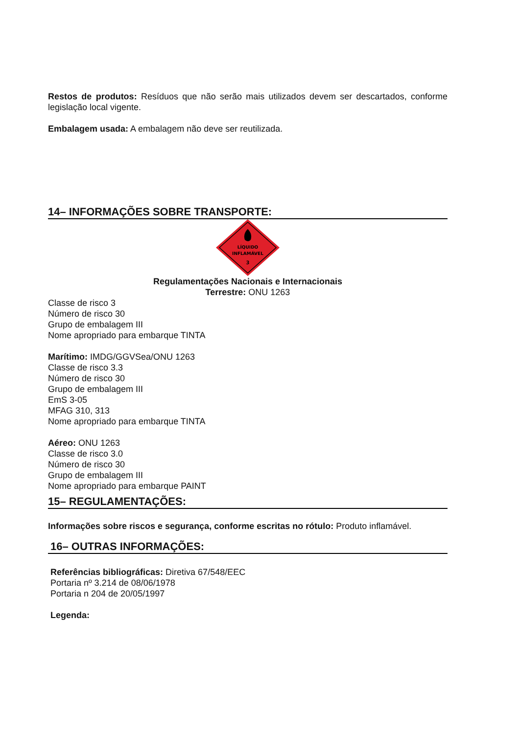Restos de produtos: Resíduos que não serão mais utilizados devem ser descartados, conforme legislação local vigente.
Embalagem usada: A embalagem não deve ser reutilizada.
14– INFORMAÇÕES SOBRE TRANSPORTE:
LÍQUIDO
INFLAMÁVEL
3
Regulamentações Nacionais e Internacionais
Terrestre: ONU 1263
Classe de risco 3
Número de risco 30
Grupo de embalagem III
Nome apropriado para embarque TINTA
Marítimo: IMDG/GGVSea/ONU 1263
Classe de risco 3.3
Número de risco 30
Grupo de embalagem III
EmS 3-05
MFAG 310, 313
Nome apropriado para embarque TINTA
Aéreo: ONU 1263
Classe de risco 3.0
Número de risco 30
Grupo de embalagem III
Nome apropriado para embarque PAINT
15– REGULAMENTAÇÕES:
Informações sobre riscos e segurança, conforme escritas no rótulo: Produto inflamável.
16– OUTRAS INFORMAÇÕES:
Referências bibliográficas: Diretiva 67/548/EEC
Portaria nº 3.214 de 08/06/1978
Portaria n 204 de 20/05/1997
Legenda: